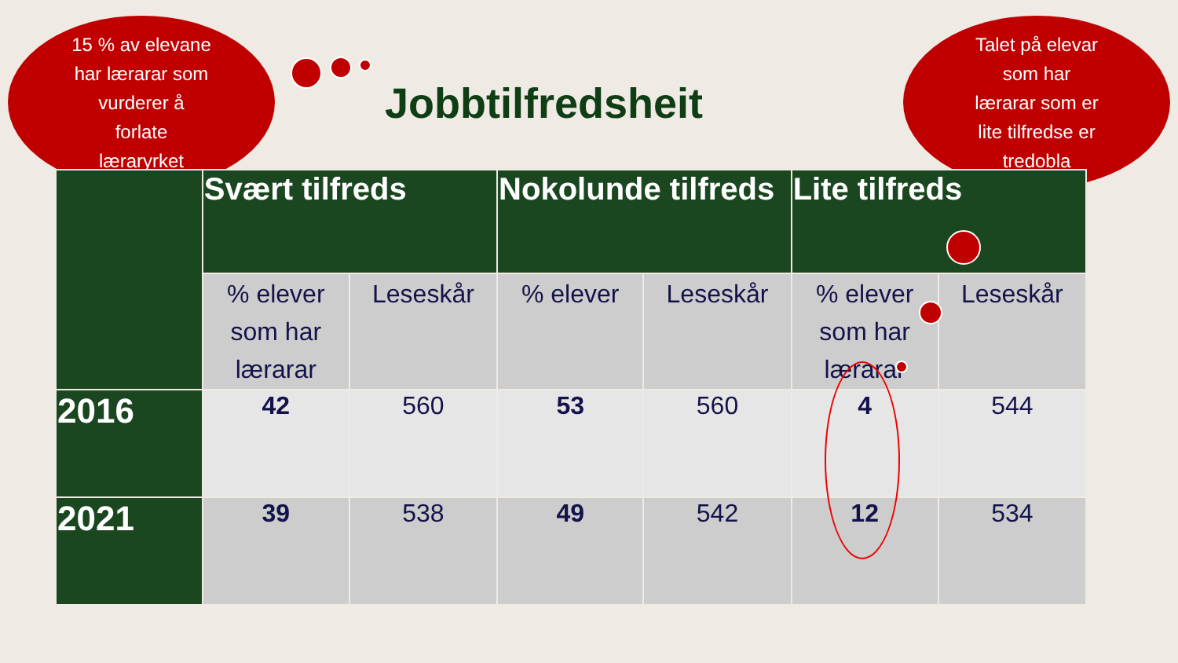15 % av elevane
har lærarar som
vurderer å
forlate
læraryrket
Jobbtilfredsheit
Talet på elevar
som har
lærarar som er
lite tilfredse er
tredobla
| | Svært tilfreds | | Nokolunde tilfreds | | Lite tilfreds | |
| --- | --- | --- | --- | --- | --- | --- |
| | % elever som har lærarar | Leseskår | % elever | Leseskår | % elever som har lærarar | Leseskår |
| 2016 | 42 | 560 | 53 | 560 | 4 | 544 |
| 2021 | 39 | 538 | 49 | 542 | 12 | 534 |